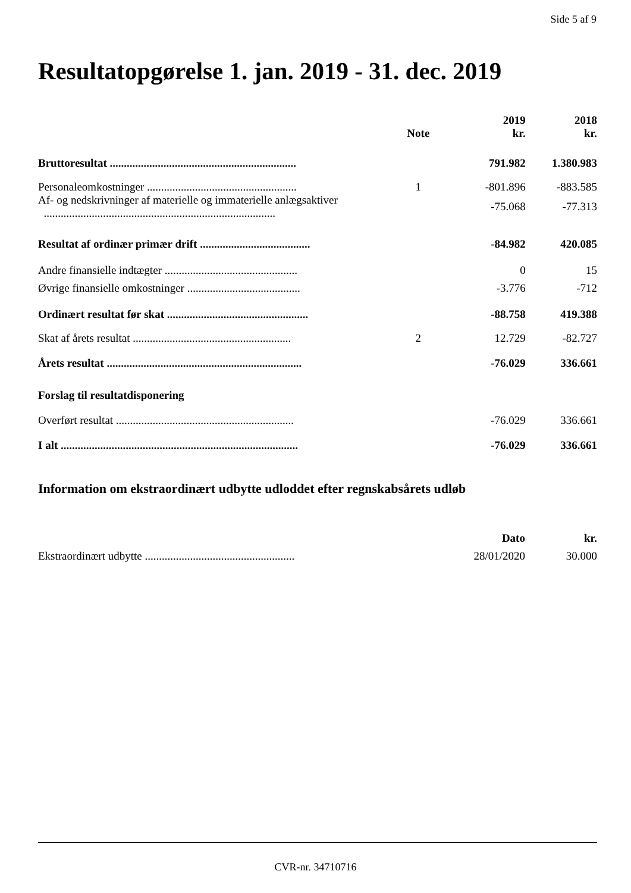Side 5 af 9
Resultatopgørelse 1. jan. 2019 - 31. dec. 2019
| | Note | 2019 kr. | 2018 kr. |
| --- | --- | --- | --- |
| Bruttoresultat .................................................................. | | 791.982 | 1.380.983 |
| Personaleomkostninger ..................................................... | 1 | -801.896 | -883.585 |
| Af- og nedskrivninger af materielle og immaterielle anlægsaktiver .................................................................................. | | -75.068 | -77.313 |
| Resultat af ordinær primær drift ....................................... | | -84.982 | 420.085 |
| Andre finansielle indtægter ............................................... | | 0 | 15 |
| Øvrige finansielle omkostninger ........................................ | | -3.776 | -712 |
| Ordinært resultat før skat .................................................. | | -88.758 | 419.388 |
| Skat af årets resultat ........................................................ | 2 | 12.729 | -82.727 |
| Årets resultat ..................................................................... | | -76.029 | 336.661 |
| Forslag til resultatdisponering | | | |
| Overført resultat ............................................................... | | -76.029 | 336.661 |
| I alt .................................................................................... | | -76.029 | 336.661 |
Information om ekstraordinært udbytte udloddet efter regnskabsårets udløb
| | Dato | kr. |
| --- | --- | --- |
| Ekstraordinært udbytte ..................................................... | 28/01/2020 | 30.000 |
CVR-nr. 34710716